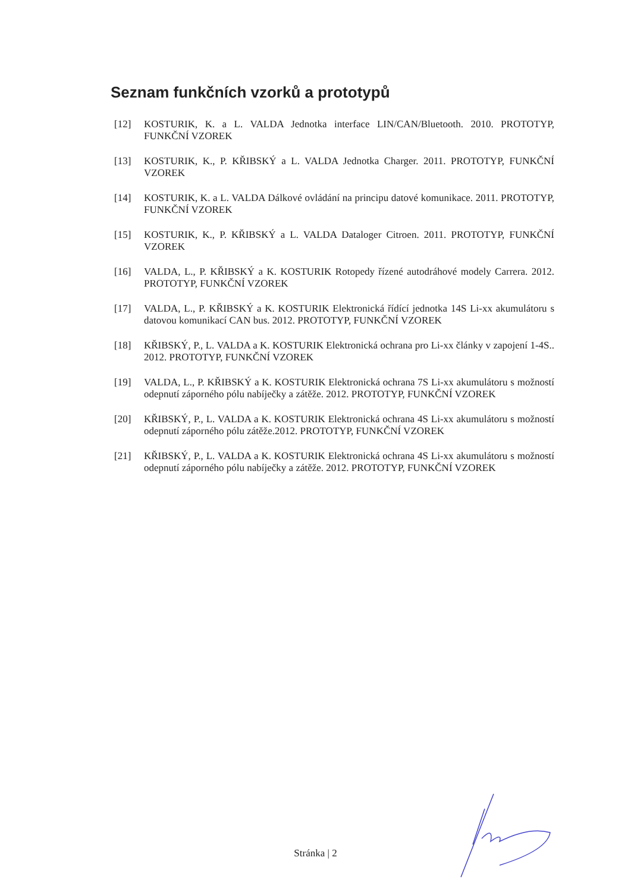Seznam funkčních vzorků a prototypů
[12] KOSTURIK, K. a L. VALDA Jednotka interface LIN/CAN/Bluetooth. 2010. PROTOTYP, FUNKČNÍ VZOREK
[13] KOSTURIK, K., P. KŘIBSKÝ a L. VALDA Jednotka Charger. 2011. PROTOTYP, FUNKČNÍ VZOREK
[14] KOSTURIK, K. a L. VALDA Dálkové ovládání na principu datové komunikace. 2011. PROTOTYP, FUNKČNÍ VZOREK
[15] KOSTURIK, K., P. KŘIBSKÝ a L. VALDA Dataloger Citroen. 2011. PROTOTYP, FUNKČNÍ VZOREK
[16] VALDA, L., P. KŘIBSKÝ a K. KOSTURIK Rotopedy řízené autodráhové modely Carrera. 2012. PROTOTYP, FUNKČNÍ VZOREK
[17] VALDA, L., P. KŘIBSKÝ a K. KOSTURIK Elektronická řídící jednotka 14S Li-xx akumulátoru s datovou komunikací CAN bus. 2012. PROTOTYP, FUNKČNÍ VZOREK
[18] KŘIBSKÝ, P., L. VALDA a K. KOSTURIK Elektronická ochrana pro Li-xx články v zapojení 1-4S.. 2012. PROTOTYP, FUNKČNÍ VZOREK
[19] VALDA, L., P. KŘIBSKÝ a K. KOSTURIK Elektronická ochrana 7S Li-xx akumulátoru s možností odepnutí záporného pólu nabíječky a zátěže. 2012. PROTOTYP, FUNKČNÍ VZOREK
[20] KŘIBSKÝ, P., L. VALDA a K. KOSTURIK Elektronická ochrana 4S Li-xx akumulátoru s možností odepnutí záporného pólu zátěže.2012. PROTOTYP, FUNKČNÍ VZOREK
[21] KŘIBSKÝ, P., L. VALDA a K. KOSTURIK Elektronická ochrana 4S Li-xx akumulátoru s možností odepnutí záporného pólu nabíječky a zátěže. 2012. PROTOTYP, FUNKČNÍ VZOREK
Stránka | 2